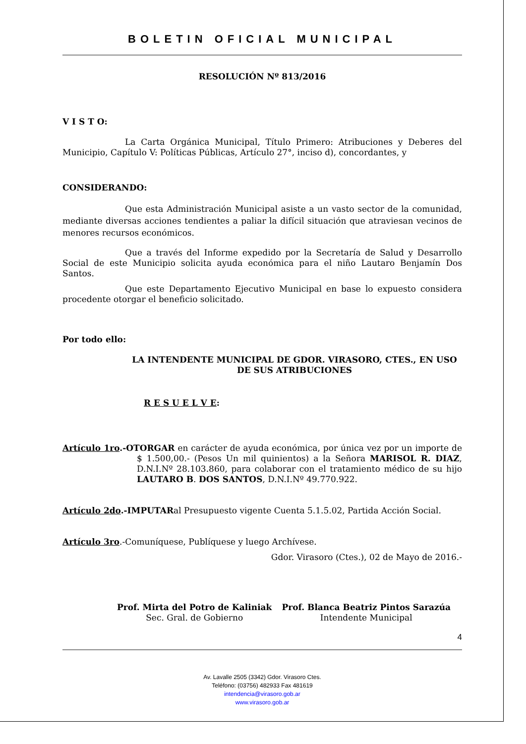BOLETIN OFICIAL MUNICIPAL
RESOLUCIÓN Nº 813/2016
V I S T O:
La Carta Orgánica Municipal, Título Primero: Atribuciones y Deberes del Municipio, Capítulo V: Políticas Públicas, Artículo 27°, inciso d), concordantes, y
CONSIDERANDO:
Que esta Administración Municipal asiste a un vasto sector de la comunidad, mediante diversas acciones tendientes a paliar la difícil situación que atraviesan vecinos de menores recursos económicos.
Que a través del Informe expedido por la Secretaría de Salud y Desarrollo Social de este Municipio solicita ayuda económica para el niño Lautaro Benjamín Dos Santos.
Que este Departamento Ejecutivo Municipal en base lo expuesto considera procedente otorgar el beneficio solicitado.
Por todo ello:
LA INTENDENTE MUNICIPAL DE GDOR. VIRASORO, CTES., EN USO DE SUS ATRIBUCIONES
R E S U E L V E:
Artículo 1ro.-OTORGAR en carácter de ayuda económica, por única vez por un importe de $ 1.500,00.- (Pesos Un mil quinientos) a la Señora MARISOL R. DIAZ, D.N.I.Nº 28.103.860, para colaborar con el tratamiento médico de su hijo LAUTARO B. DOS SANTOS, D.N.I.Nº 49.770.922.
Artículo 2do.-IMPUTARal Presupuesto vigente Cuenta 5.1.5.02, Partida Acción Social.
Artículo 3ro.-Comuníquese, Publíquese y luego Archívese.
Gdor. Virasoro (Ctes.), 02 de Mayo de 2016.-
Prof. Mirta del Potro de Kaliniak
Sec. Gral. de Gobierno
Prof. Blanca Beatriz Pintos Sarazúa
Intendente Municipal
4
Av. Lavalle 2505 (3342) Gdor. Virasoro Ctes.
Teléfono: (03756) 482933 Fax 481619
intendencia@virasoro.gob.ar
www.virasoro.gob.ar